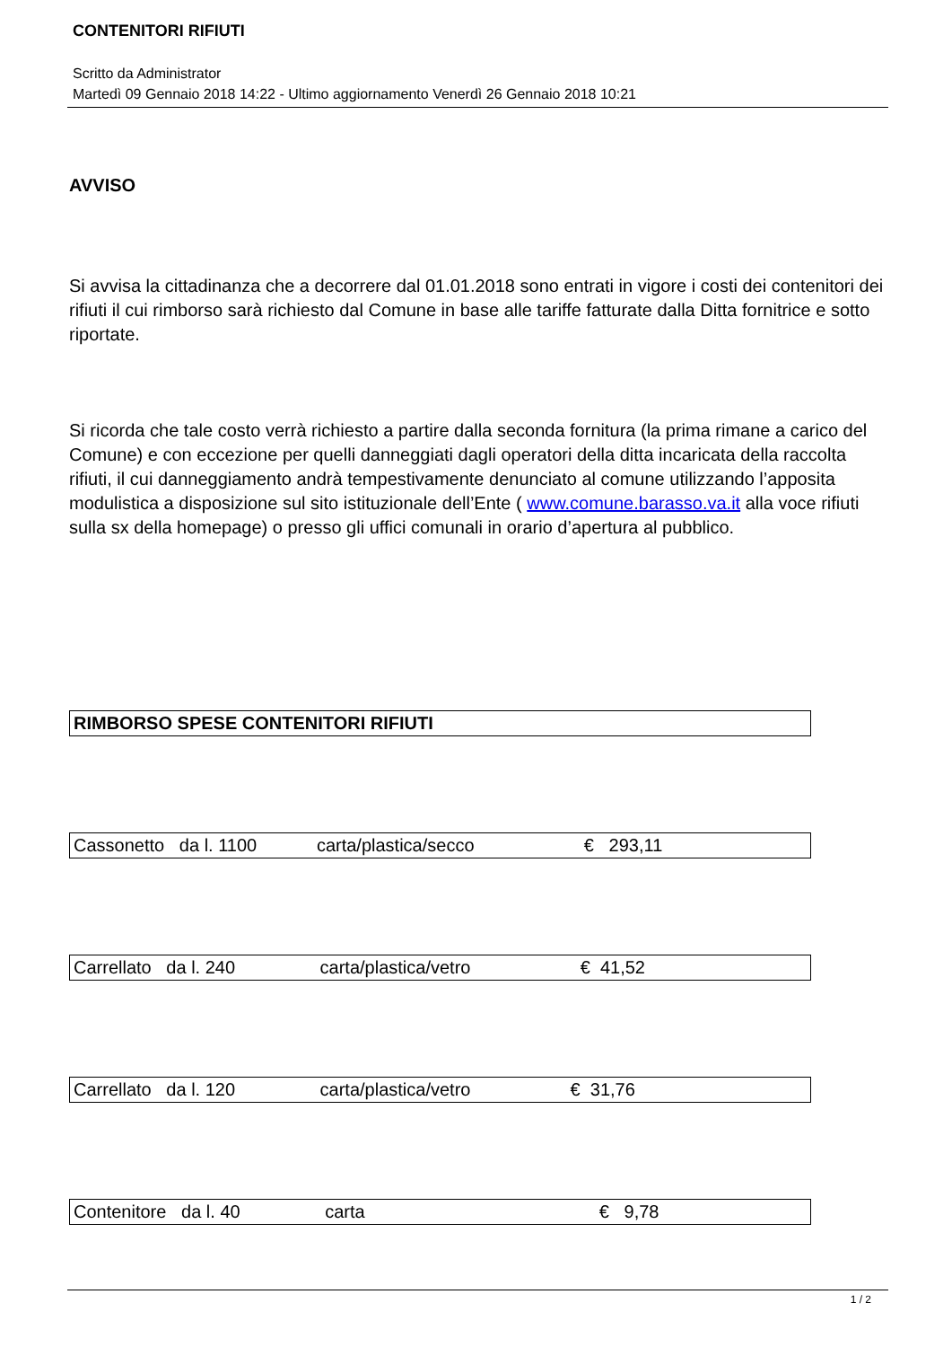CONTENITORI RIFIUTI
Scritto da Administrator
Martedì 09 Gennaio 2018 14:22 - Ultimo aggiornamento Venerdì 26 Gennaio 2018 10:21
AVVISO
Si avvisa la cittadinanza che a decorrere dal 01.01.2018 sono entrati in vigore i costi dei contenitori dei rifiuti il cui rimborso sarà richiesto dal Comune in base alle tariffe fatturate dalla Ditta fornitrice e sotto riportate.
Si ricorda che tale costo verrà richiesto a partire dalla seconda fornitura (la prima rimane a carico del Comune) e con eccezione per quelli danneggiati dagli operatori della ditta incaricata della raccolta rifiuti, il cui danneggiamento andrà tempestivamente denunciato al comune utilizzando l’apposita modulistica a disposizione sul sito istituzionale dell’Ente ( www.comune.barasso.va.it alla voce rifiuti sulla sx della homepage) o presso gli uffici comunali in orario d’apertura al pubblico.
| RIMBORSO SPESE CONTENITORI RIFIUTI |
| Cassonetto da l. 1100 carta/plastica/secco € 293,11 |
| Carrellato da l. 240 carta/plastica/vetro € 41,52 |
| Carrellato da l. 120 carta/plastica/vetro € 31,76 |
| Contenitore da l. 40 carta € 9,78 |
1 / 2